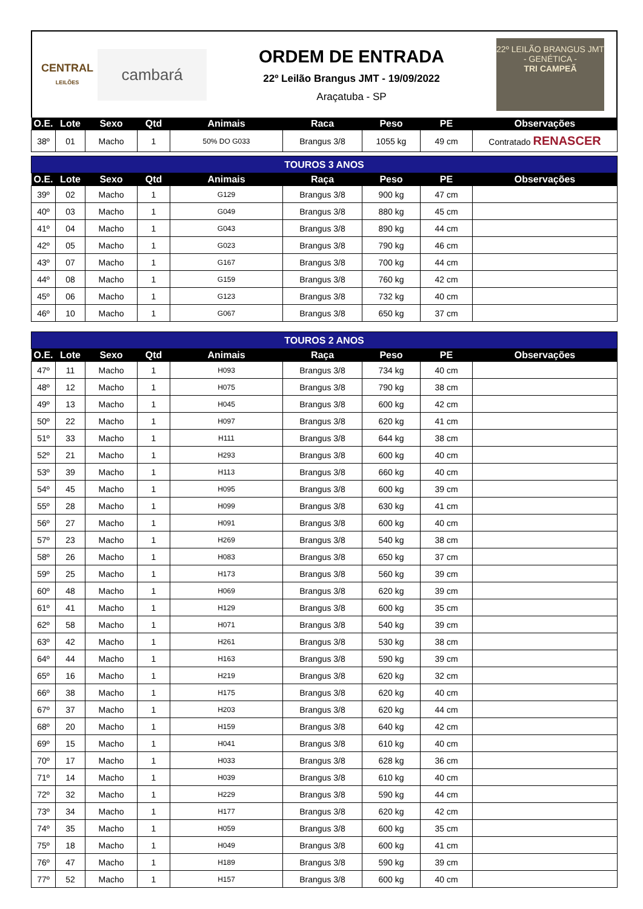CENTRAL
LEILÕES
cambará
ORDEM DE ENTRADA
22º Leilão Brangus JMT - 19/09/2022
Araçatuba - SP
22º LEILÃO BRANGUS JMT
- GENÉTICA -
TRI CAMPEÃ
| O.E. | Lote | Sexo | Qtd | Animais | Raca | Peso | PE | Observações |
| --- | --- | --- | --- | --- | --- | --- | --- | --- |
| 38º | 01 | Macho | 1 | 50% DO G033 | Brangus 3/8 | 1055 kg | 49 cm | Contratado RENASCER |
| TOUROS 3 ANOS | | | | | | | | |
| O.E. | Lote | Sexo | Qtd | Animais | Raça | Peso | PE | Observações |
| 39º | 02 | Macho | 1 | G129 | Brangus 3/8 | 900 kg | 47 cm | |
| 40º | 03 | Macho | 1 | G049 | Brangus 3/8 | 880 kg | 45 cm | |
| 41º | 04 | Macho | 1 | G043 | Brangus 3/8 | 890 kg | 44 cm | |
| 42º | 05 | Macho | 1 | G023 | Brangus 3/8 | 790 kg | 46 cm | |
| 43º | 07 | Macho | 1 | G167 | Brangus 3/8 | 700 kg | 44 cm | |
| 44º | 08 | Macho | 1 | G159 | Brangus 3/8 | 760 kg | 42 cm | |
| 45º | 06 | Macho | 1 | G123 | Brangus 3/8 | 732 kg | 40 cm | |
| 46º | 10 | Macho | 1 | G067 | Brangus 3/8 | 650 kg | 37 cm | |
| TOUROS 2 ANOS | | | | | | | | |
| O.E. | Lote | Sexo | Qtd | Animais | Raça | Peso | PE | Observações |
| 47º | 11 | Macho | 1 | H093 | Brangus 3/8 | 734 kg | 40 cm | |
| 48º | 12 | Macho | 1 | H075 | Brangus 3/8 | 790 kg | 38 cm | |
| 49º | 13 | Macho | 1 | H045 | Brangus 3/8 | 600 kg | 42 cm | |
| 50º | 22 | Macho | 1 | H097 | Brangus 3/8 | 620 kg | 41 cm | |
| 51º | 33 | Macho | 1 | H111 | Brangus 3/8 | 644 kg | 38 cm | |
| 52º | 21 | Macho | 1 | H293 | Brangus 3/8 | 600 kg | 40 cm | |
| 53º | 39 | Macho | 1 | H113 | Brangus 3/8 | 660 kg | 40 cm | |
| 54º | 45 | Macho | 1 | H095 | Brangus 3/8 | 600 kg | 39 cm | |
| 55º | 28 | Macho | 1 | H099 | Brangus 3/8 | 630 kg | 41 cm | |
| 56º | 27 | Macho | 1 | H091 | Brangus 3/8 | 600 kg | 40 cm | |
| 57º | 23 | Macho | 1 | H269 | Brangus 3/8 | 540 kg | 38 cm | |
| 58º | 26 | Macho | 1 | H083 | Brangus 3/8 | 650 kg | 37 cm | |
| 59º | 25 | Macho | 1 | H173 | Brangus 3/8 | 560 kg | 39 cm | |
| 60º | 48 | Macho | 1 | H069 | Brangus 3/8 | 620 kg | 39 cm | |
| 61º | 41 | Macho | 1 | H129 | Brangus 3/8 | 600 kg | 35 cm | |
| 62º | 58 | Macho | 1 | H071 | Brangus 3/8 | 540 kg | 39 cm | |
| 63º | 42 | Macho | 1 | H261 | Brangus 3/8 | 530 kg | 38 cm | |
| 64º | 44 | Macho | 1 | H163 | Brangus 3/8 | 590 kg | 39 cm | |
| 65º | 16 | Macho | 1 | H219 | Brangus 3/8 | 620 kg | 32 cm | |
| 66º | 38 | Macho | 1 | H175 | Brangus 3/8 | 620 kg | 40 cm | |
| 67º | 37 | Macho | 1 | H203 | Brangus 3/8 | 620 kg | 44 cm | |
| 68º | 20 | Macho | 1 | H159 | Brangus 3/8 | 640 kg | 42 cm | |
| 69º | 15 | Macho | 1 | H041 | Brangus 3/8 | 610 kg | 40 cm | |
| 70º | 17 | Macho | 1 | H033 | Brangus 3/8 | 628 kg | 36 cm | |
| 71º | 14 | Macho | 1 | H039 | Brangus 3/8 | 610 kg | 40 cm | |
| 72º | 32 | Macho | 1 | H229 | Brangus 3/8 | 590 kg | 44 cm | |
| 73º | 34 | Macho | 1 | H177 | Brangus 3/8 | 620 kg | 42 cm | |
| 74º | 35 | Macho | 1 | H059 | Brangus 3/8 | 600 kg | 35 cm | |
| 75º | 18 | Macho | 1 | H049 | Brangus 3/8 | 600 kg | 41 cm | |
| 76º | 47 | Macho | 1 | H189 | Brangus 3/8 | 590 kg | 39 cm | |
| 77º | 52 | Macho | 1 | H157 | Brangus 3/8 | 600 kg | 40 cm | |